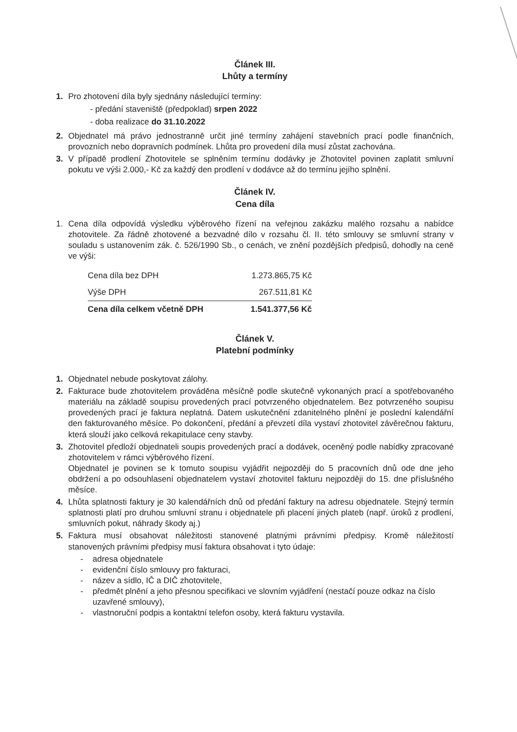Článek III.
Lhůty a termíny
1. Pro zhotovení díla byly sjednány následující termíny:
- předání staveniště (předpoklad) srpen 2022
- doba realizace do 31.10.2022
2. Objednatel má právo jednostranně určit jiné termíny zahájení stavebních prací podle finančních, provozních nebo dopravních podmínek. Lhůta pro provedení díla musí zůstat zachována.
3. V případě prodlení Zhotovitele se splněním termínu dodávky je Zhotovitel povinen zaplatit smluvní pokutu ve výši 2.000,- Kč za každý den prodlení v dodávce až do termínu jejího splnění.
Článek IV.
Cena díla
1. Cena díla odpovídá výsledku výběrového řízení na veřejnou zakázku malého rozsahu a nabídce zhotovitele. Za řádně zhotovené a bezvadné dílo v rozsahu čl. II. této smlouvy se smluvní strany v souladu s ustanovením zák. č. 526/1990 Sb., o cenách, ve znění pozdějších předpisů, dohodly na ceně ve výši:
| Cena díla bez DPH | 1.273.865,75 Kč |
| Výše DPH | 267.511,81 Kč |
| Cena díla celkem včetně DPH | 1.541.377,56 Kč |
Článek V.
Platební podmínky
1. Objednatel nebude poskytovat zálohy.
2. Fakturace bude zhotovitelem prováděna měsíčně podle skutečně vykonaných prací a spotřebovaného materiálu na základě soupisu provedených prací potvrzeného objednatelem. Bez potvrzeného soupisu provedených prací je faktura neplatná. Datem uskutečnění zdanitelného plnění je poslední kalendářní den fakturovaného měsíce. Po dokončení, předání a převzetí díla vystaví zhotovitel závěrečnou fakturu, která slouží jako celková rekapitulace ceny stavby.
3. Zhotovitel předloží objednateli soupis provedených prací a dodávek, oceněný podle nabídky zpracované zhotovitelem v rámci výběrového řízení.
Objednatel je povinen se k tomuto soupisu vyjádřit nejpozději do 5 pracovních dnů ode dne jeho obdržení a po odsouhlasení objednatelem vystaví zhotovitel fakturu nejpozději do 15. dne příslušného měsíce.
4. Lhůta splatnosti faktury je 30 kalendářních dnů od předání faktury na adresu objednatele. Stejný termín splatnosti platí pro druhou smluvní stranu i objednatele při placení jiných plateb (např. úroků z prodlení, smluvních pokut, náhrady škody aj.)
5. Faktura musí obsahovat náležitosti stanovené platnými právními předpisy. Kromě náležitostí stanovených právními předpisy musí faktura obsahovat i tyto údaje:
- adresa objednatele
- evidenční číslo smlouvy pro fakturaci,
- název a sídlo, IČ a DIČ zhotovitele,
- předmět plnění a jeho přesnou specifikaci ve slovním vyjádření (nestačí pouze odkaz na číslo uzavřené smlouvy),
- vlastnoruční podpis a kontaktní telefon osoby, která fakturu vystavila.